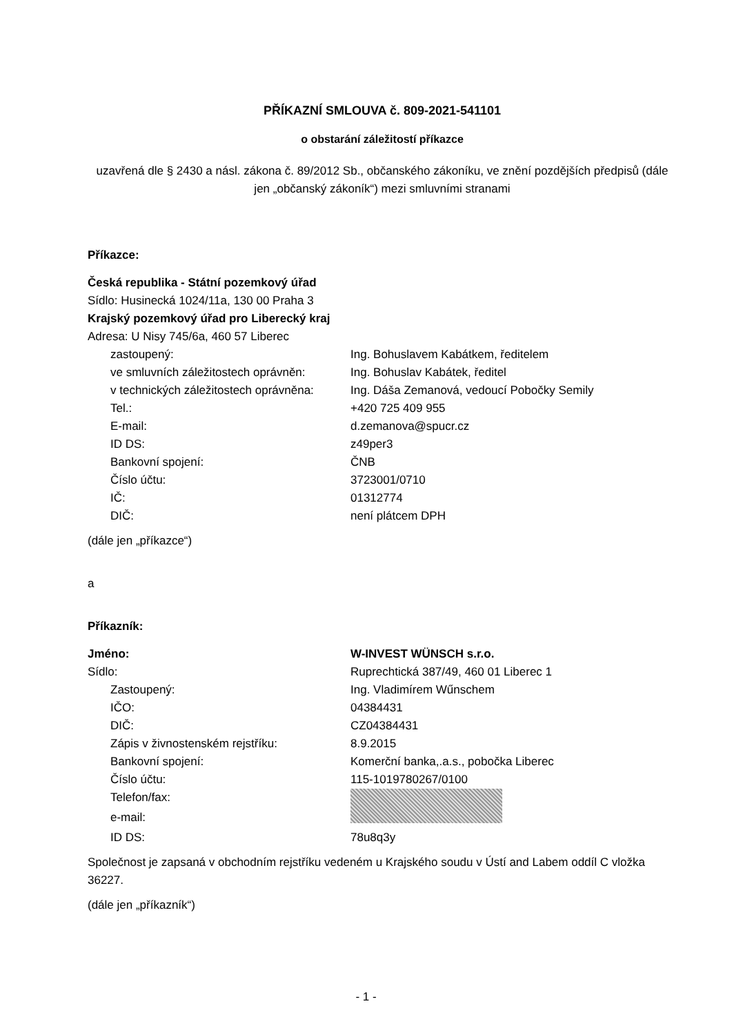PŘÍKAZNÍ SMLOUVA č. 809-2021-541101
o obstarání záležitostí příkazce
uzavřená dle § 2430 a násl. zákona č. 89/2012 Sb., občanského zákoníku, ve znění pozdějších předpisů (dále jen „občanský zákoník“) mezi smluvními stranami
Příkazce:
Česká republika - Státní pozemkový úřad
Sídlo: Husinecká 1024/11a, 130 00 Praha 3
Krajský pozemkový úřad pro Liberecký kraj
Adresa: U Nisy 745/6a, 460 57 Liberec
| zastoupený: | Ing. Bohuslavem Kabátkem, ředitelem |
| ve smluvních záležitostech oprávněn: | Ing. Bohuslav Kabátek, ředitel |
| v technických záležitostech oprávněna: | Ing. Dáša Zemanová, vedoucí Pobočky Semily |
| Tel.: | +420 725 409 955 |
| E-mail: | d.zemanova@spucr.cz |
| ID DS: | z49per3 |
| Bankovní spojení: | ČNB |
| Číslo účtu: | 3723001/0710 |
| IČ: | 01312774 |
| DIČ: | není plátcem DPH |
(dále jen „příkazce“)
a
Příkazník:
| Jméno: | W-INVEST WÜNSCH s.r.o. |
| Sídlo: | Ruprechtická 387/49, 460 01 Liberec 1 |
| Zastoupený: | Ing. Vladimírem Wűnschem |
| IČO: | 04384431 |
| DIČ: | CZ04384431 |
| Zápis v živnostenském rejstříku: | 8.9.2015 |
| Bankovní spojení: | Komerční banka,.a.s., pobočka Liberec |
| Číslo účtu: | 115-1019780267/0100 |
| Telefon/fax: | |
| e-mail: | |
| ID DS: | 78u8q3y |
Společnost je zapsaná v obchodním rejstříku vedeném u Krajského soudu v Ústí and Labem oddíl C vložka 36227.
(dále jen „příkazník“)
- 1 -